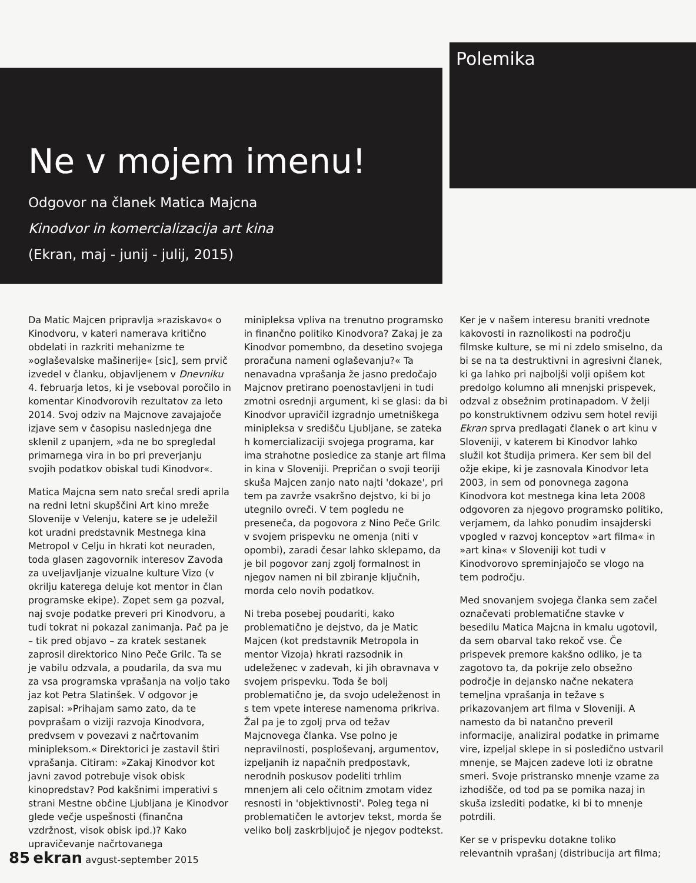Polemika
Ne v mojem imenu!
Odgovor na članek Matica Majcna
Kinodvor in komercializacija art kina
(Ekran, maj - junij - julij, 2015)
Da Matic Majcen pripravlja »raziskavo« o Kinodvoru, v kateri namerava kritično obdelati in razkriti mehanizme te »oglaševalske mašinerije« [sic], sem prvič izvedel v članku, objavljenem v Dnevniku 4. februarja letos, ki je vseboval poročilo in komentar Kinodvorovih rezultatov za leto 2014. Svoj odziv na Majcnove zavajajoče izjave sem v časopisu naslednjega dne sklenil z upanjem, »da ne bo spregledal primarnega vira in bo pri preverjanju svojih podatkov obiskal tudi Kinodvor«.
Matica Majcna sem nato srečal sredi aprila na redni letni skupščini Art kino mreže Slovenije v Velenju, katere se je udeležil kot uradni predstavnik Mestnega kina Metropol v Celju in hkrati kot neuraden, toda glasen zagovornik interesov Zavoda za uveljavljanje vizualne kulture Vizo (v okrilju katerega deluje kot mentor in član programske ekipe). Zopet sem ga pozval, naj svoje podatke preveri pri Kinodvoru, a tudi tokrat ni pokazal zanimanja. Pač pa je – tik pred objavo – za kratek sestanek zaprosil direktorico Nino Peče Grilc. Ta se je vabilu odzvala, a poudarila, da sva mu za vsa programska vprašanja na voljo tako jaz kot Petra Slatinšek. V odgovor je zapisal: »Prihajam samo zato, da te povprašam o viziji razvoja Kinodvora, predvsem v povezavi z načrtovanim minipleksom.« Direktorici je zastavil štiri vprašanja. Citiram: »Zakaj Kinodvor kot javni zavod potrebuje visok obisk kinopredstav? Pod kakšnimi imperativi s strani Mestne občine Ljubljana je Kinodvor glede večje uspešnosti (finančna vzdržnost, visok obisk ipd.)? Kako upravičevanje načrtovanega
minipleksa vpliva na trenutno programsko in finančno politiko Kinodvora? Zakaj je za Kinodvor pomembno, da desetino svojega proračuna nameni oglaševanju?« Ta nenavadna vprašanja že jasno predočajo Majcnov pretirano poenostavljeni in tudi zmotni osrednji argument, ki se glasi: da bi Kinodvor upravičil izgradnjo umetniškega minipleksa v središču Ljubljane, se zateka h komercializaciji svojega programa, kar ima strahotne posledice za stanje art filma in kina v Sloveniji. Prepričan o svoji teoriji skuša Majcen zanjo nato najti 'dokaze', pri tem pa zavrže vsakršno dejstvo, ki bi jo utegnilo ovreči. V tem pogledu ne preseneča, da pogovora z Nino Peče Grilc v svojem prispevku ne omenja (niti v opombi), zaradi česar lahko sklepamo, da je bil pogovor zanj zgolj formalnost in njegov namen ni bil zbiranje ključnih, morda celo novih podatkov.
Ni treba posebej poudariti, kako problematično je dejstvo, da je Matic Majcen (kot predstavnik Metropola in mentor Vizoja) hkrati razsodnik in udeleženec v zadevah, ki jih obravnava v svojem prispevku. Toda še bolj problematično je, da svojo udeleženost in s tem vpete interese namenoma prikriva. Žal pa je to zgolj prva od težav Majcnovega članka. Vse polno je nepravilnosti, posploševanj, argumentov, izpeljanih iz napačnih predpostavk, nerodnih poskusov podeliti trhlim mnenjem ali celo očitnim zmotam videz resnosti in 'objektivnosti'. Poleg tega ni problematičen le avtorjev tekst, morda še veliko bolj zaskrbljujoč je njegov podtekst.
Ker je v našem interesu braniti vrednote kakovosti in raznolikosti na področju filmske kulture, se mi ni zdelo smiselno, da bi se na ta destruktivni in agresivni članek, ki ga lahko pri najboljši volji opišem kot predolgo kolumno ali mnenjski prispevek, odzval z obsežnim protinapadom. V želji po konstruktivnem odzivu sem hotel reviji Ekran sprva predlagati članek o art kinu v Sloveniji, v katerem bi Kinodvor lahko služil kot študija primera. Ker sem bil del ožje ekipe, ki je zasnovala Kinodvor leta 2003, in sem od ponovnega zagona Kinodvora kot mestnega kina leta 2008 odgovoren za njegovo programsko politiko, verjamem, da lahko ponudim insajderski vpogled v razvoj konceptov »art filma« in »art kina« v Sloveniji kot tudi v Kinodvorovo spreminjajočo se vlogo na tem področju.
Med snovanjem svojega članka sem začel označevati problematične stavke v besedilu Matica Majcna in kmalu ugotovil, da sem obarval tako rekoč vse. Če prispevek premore kakšno odliko, je ta zagotovo ta, da pokrije zelo obsežno področje in dejansko načne nekatera temeljna vprašanja in težave s prikazovanjem art filma v Sloveniji. A namesto da bi natančno preveril informacije, analiziral podatke in primarne vire, izpeljal sklepe in si posledično ustvaril mnenje, se Majcen zadeve loti iz obratne smeri. Svoje pristransko mnenje vzame za izhodišče, od tod pa se pomika nazaj in skuša izslediti podatke, ki bi to mnenje potrdili.
Ker se v prispevku dotakne toliko relevantnih vprašanj (distribucija art filma;
85 ekran avgust-september 2015